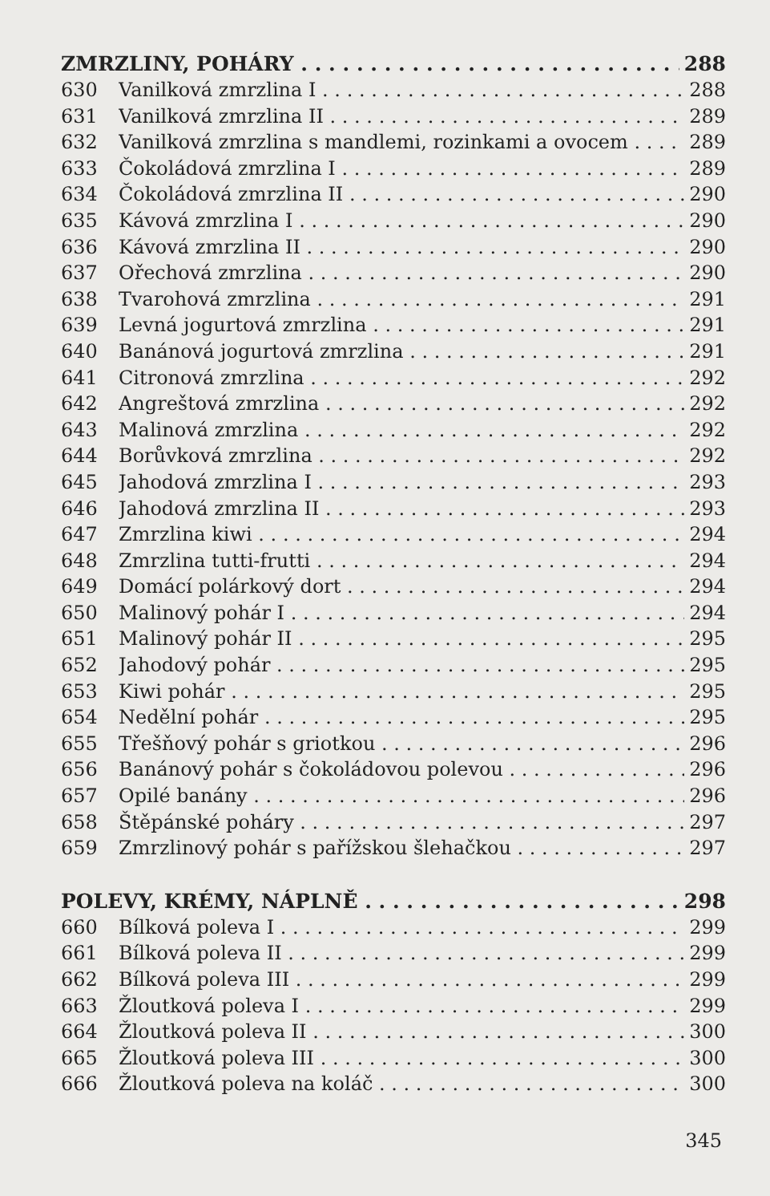ZMRZLINY, POHÁRY 288
630 Vanilková zmrzlina I 288
631 Vanilková zmrzlina II 289
632 Vanilková zmrzlina s mandlemi, rozinkami a ovocem 289
633 Čokoládová zmrzlina I 289
634 Čokoládová zmrzlina II 290
635 Kávová zmrzlina I 290
636 Kávová zmrzlina II 290
637 Ořechová zmrzlina 290
638 Tvarohová zmrzlina 291
639 Levná jogurtová zmrzlina 291
640 Banánová jogurtová zmrzlina 291
641 Citronová zmrzlina 292
642 Angreštová zmrzlina 292
643 Malinová zmrzlina 292
644 Borůvková zmrzlina 292
645 Jahodová zmrzlina I 293
646 Jahodová zmrzlina II 293
647 Zmrzlina kiwi 294
648 Zmrzlina tutti-frutti 294
649 Domácí polárkový dort 294
650 Malinový pohár I 294
651 Malinový pohár II 295
652 Jahodový pohár 295
653 Kiwi pohár 295
654 Nedělní pohár 295
655 Třešňový pohár s griotkou 296
656 Banánový pohár s čokoládovou polevou 296
657 Opilé banány 296
658 Štěpánské poháry 297
659 Zmrzlinový pohár s pařížskou šlehačkou 297
POLEVY, KRÉMY, NÁPLNĚ 298
660 Bílková poleva I 299
661 Bílková poleva II 299
662 Bílková poleva III 299
663 Žloutková poleva I 299
664 Žloutková poleva II 300
665 Žloutková poleva III 300
666 Žloutková poleva na koláč 300
345